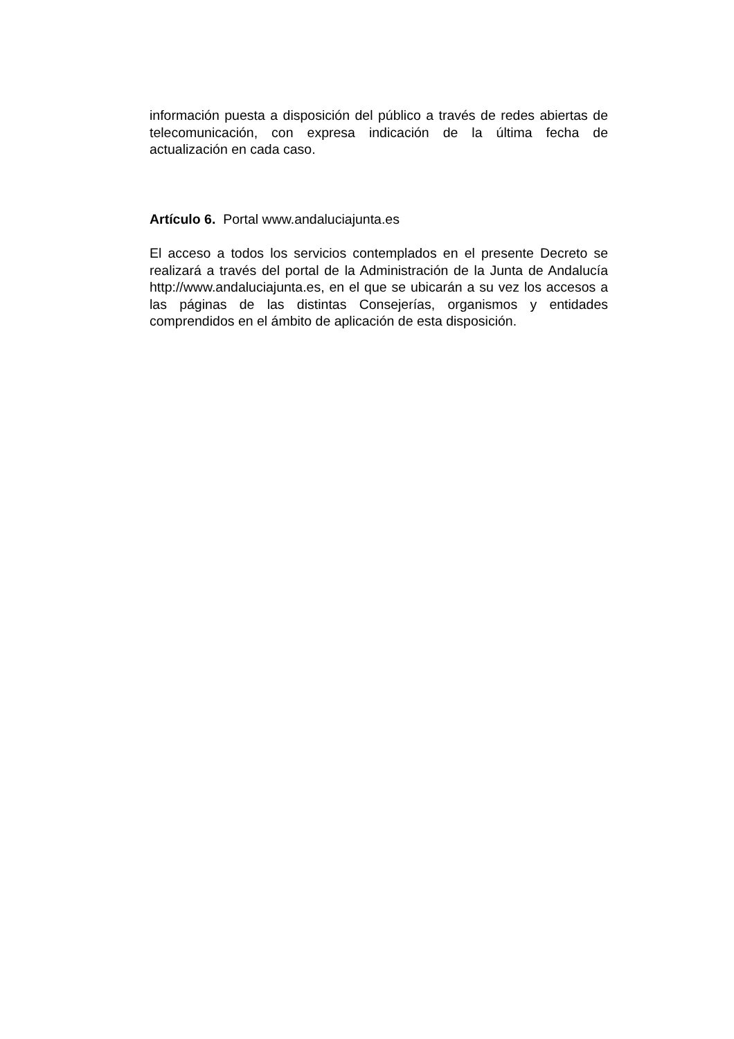información puesta a disposición del público a través de redes abiertas de telecomunicación, con expresa indicación de la última fecha de actualización en cada caso.
Artículo 6. Portal www.andaluciajunta.es
El acceso a todos los servicios contemplados en el presente Decreto se realizará a través del portal de la Administración de la Junta de Andalucía http://www.andaluciajunta.es, en el que se ubicarán a su vez los accesos a las páginas de las distintas Consejerías, organismos y entidades comprendidos en el ámbito de aplicación de esta disposición.